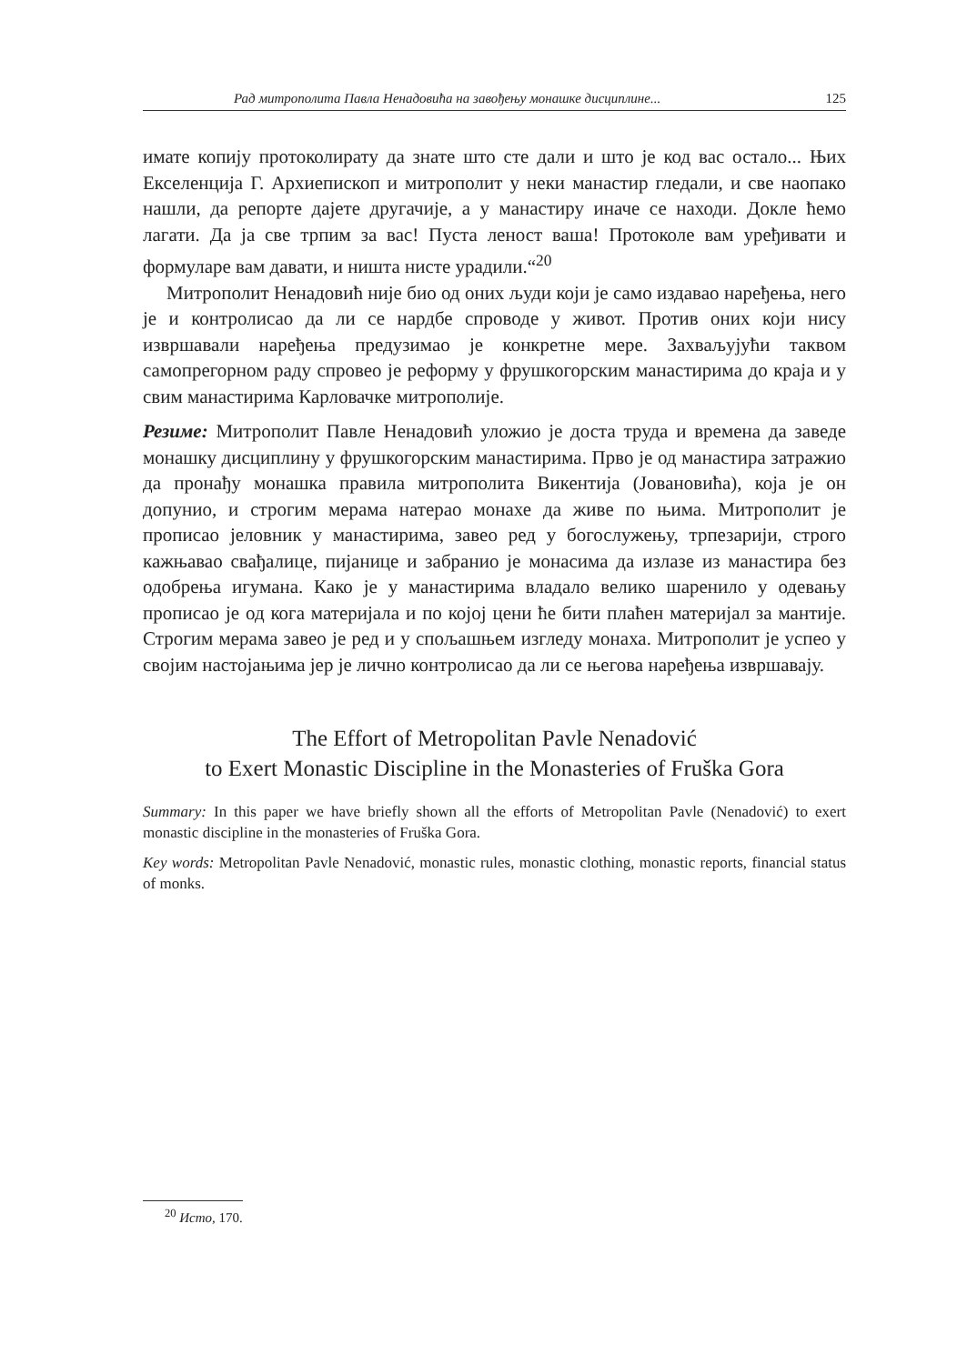Рад митрополита Павла Ненадовића на завођењу монашке дисциплине... 125
имате копију протоколирату да знате што сте дали и што је код вас остало... Њих Екселенција Г. Архиепископ и митрополит у неки манастир гледали, и све наопако нашли, да репорте дајете другачије, а у манастиру иначе се находи. Докле ћемо лагати. Да ја све трпим за вас! Пуста леност ваша! Протоколе вам уређивати и формуларе вам давати, и ништа нисте урадили.“<sup>20</sup>
Митрополит Ненадовић није био од оних људи који је само издавао наређења, него је и контролисао да ли се нардбе спроводе у живот. Против оних који нису извршавали наређења предузимао је конкретне мере. Захваљујући таквом самопрегорном раду спровео је реформу у фрушкогорским манастирима до краја и у свим манастирима Карловачке митрополије.
Резиме: Митрополит Павле Ненадовић уложио је доста труда и времена да заведе монашку дисциплину у фрушкогорским манастирима. Прво је од манастира затражио да пронађу монашка правила митрополита Викентија (Јовановића), која је он допунио, и строгим мерама натерао монахе да живе по њима. Митрополит је прописао јеловник у манастирима, завео ред у богослужењу, трпезарији, строго кажњавао свађалице, пијанице и забранио је монасима да излазе из манастира без одобрења игумана. Како је у манастирима владало велико шаренило у одевању прописао је од кога материјала и по којој цени ће бити плаћен материјал за мантије. Строгим мерама завео је ред и у спољашњем изгледу монаха. Митрополит је успео у својим настојањима јер је лично контролисао да ли се његова наређења извршавају.
The Effort of Metropolitan Pavle Nenadović
to Exert Monastic Discipline in the Monasteries of Fruška Gora
Summary: In this paper we have briefly shown all the efforts of Metropolitan Pavle (Nenadović) to exert monastic discipline in the monasteries of Fruška Gora.
Key words: Metropolitan Pavle Nenadović, monastic rules, monastic clothing, monastic reports, financial status of monks.
<sup>20</sup> Исто, 170.